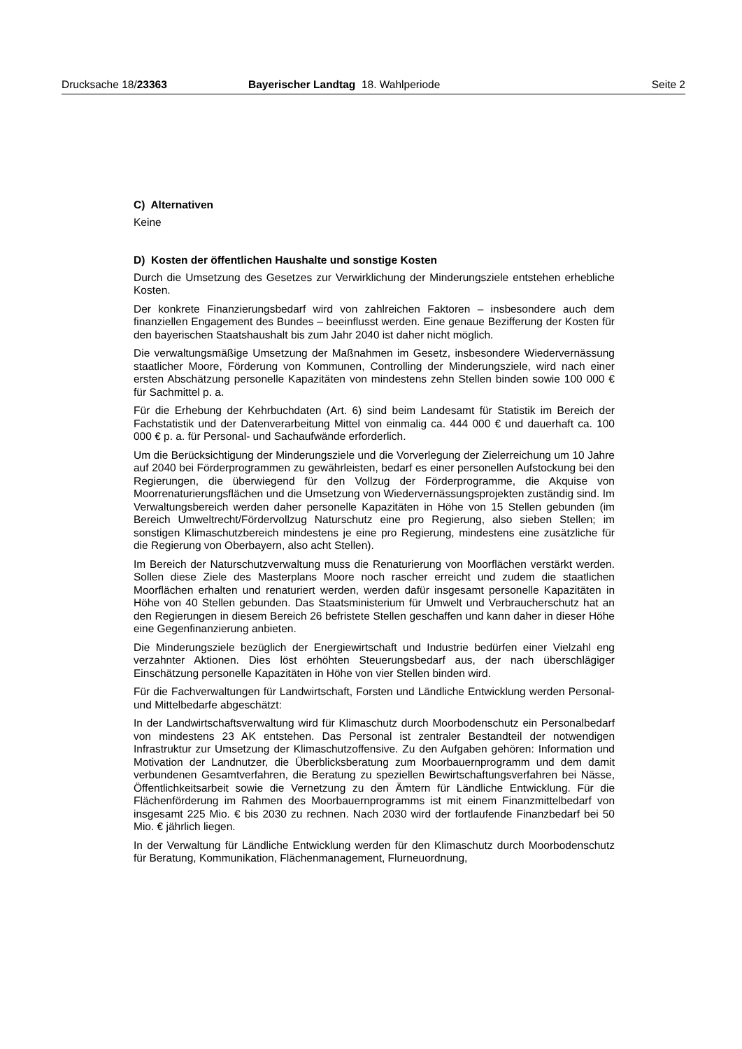Drucksache 18/23363 Bayerischer Landtag 18. Wahlperiode Seite 2
C) Alternativen
Keine
D) Kosten der öffentlichen Haushalte und sonstige Kosten
Durch die Umsetzung des Gesetzes zur Verwirklichung der Minderungsziele entstehen erhebliche Kosten.
Der konkrete Finanzierungsbedarf wird von zahlreichen Faktoren – insbesondere auch dem finanziellen Engagement des Bundes – beeinflusst werden. Eine genaue Beziffe­rung der Kosten für den bayerischen Staatshaushalt bis zum Jahr 2040 ist daher nicht möglich.
Die verwaltungsmäßige Umsetzung der Maßnahmen im Gesetz, insbesondere Wieder­vernässung staatlicher Moore, Förderung von Kommunen, Controlling der Minderungs­ziele, wird nach einer ersten Abschätzung personelle Kapazitäten von mindestens zehn Stellen binden sowie 100 000 € für Sachmittel p. a.
Für die Erhebung der Kehrbuchdaten (Art. 6) sind beim Landesamt für Statistik im Be­reich der Fachstatistik und der Datenverarbeitung Mittel von einmalig ca. 444 000 € und dauerhaft ca. 100 000 € p. a. für Personal- und Sachaufwände erforderlich.
Um die Berücksichtigung der Minderungsziele und die Vorverlegung der Zielerreichung um 10 Jahre auf 2040 bei Förderprogrammen zu gewährleisten, bedarf es einer perso­nellen Aufstockung bei den Regierungen, die überwiegend für den Vollzug der Förder­programme, die Akquise von Moorrenaturierungsflächen und die Umsetzung von Wie­dervernässungsprojekten zuständig sind. Im Verwaltungsbereich werden daher perso­nelle Kapazitäten in Höhe von 15 Stellen gebunden (im Bereich Umweltrecht/Förder­vollzug Naturschutz eine pro Regierung, also sieben Stellen; im sonstigen Klimaschutz­bereich mindestens je eine pro Regierung, mindestens eine zusätzliche für die Regie­rung von Oberbayern, also acht Stellen).
Im Bereich der Naturschutzverwaltung muss die Renaturierung von Moorflächen ver­stärkt werden. Sollen diese Ziele des Masterplans Moore noch rascher erreicht und zudem die staatlichen Moorflächen erhalten und renaturiert werden, werden dafür ins­gesamt personelle Kapazitäten in Höhe von 40 Stellen gebunden. Das Staatsministe­rium für Umwelt und Verbraucherschutz hat an den Regierungen in diesem Bereich 26 befristete Stellen geschaffen und kann daher in dieser Höhe eine Gegenfinanzierung anbieten.
Die Minderungsziele bezüglich der Energiewirtschaft und Industrie bedürfen einer Viel­zahl eng verzahnter Aktionen. Dies löst erhöhten Steuerungsbedarf aus, der nach über­schlägiger Einschätzung personelle Kapazitäten in Höhe von vier Stellen binden wird.
Für die Fachverwaltungen für Landwirtschaft, Forsten und Ländliche Entwicklung wer­den Personal- und Mittelbedarfe abgeschätzt:
In der Landwirtschaftsverwaltung wird für Klimaschutz durch Moorbodenschutz ein Per­sonalbedarf von mindestens 23 AK entstehen. Das Personal ist zentraler Bestandteil der notwendigen Infrastruktur zur Umsetzung der Klimaschutzoffensive. Zu den Aufga­ben gehören: Information und Motivation der Landnutzer, die Überblicksberatung zum Moorbauernprogramm und dem damit verbundenen Gesamtverfahren, die Beratung zu speziellen Bewirtschaftungsverfahren bei Nässe, Öffentlichkeitsarbeit sowie die Vernet­zung zu den Ämtern für Ländliche Entwicklung. Für die Flächenförderung im Rahmen des Moorbauernprogramms ist mit einem Finanzmittelbedarf von insgesamt 225 Mio. € bis 2030 zu rechnen. Nach 2030 wird der fortlaufende Finanzbedarf bei 50 Mio. € jähr­lich liegen.
In der Verwaltung für Ländliche Entwicklung werden für den Klimaschutz durch Moor­bodenschutz für Beratung, Kommunikation, Flächenmanagement, Flurneuordnung,